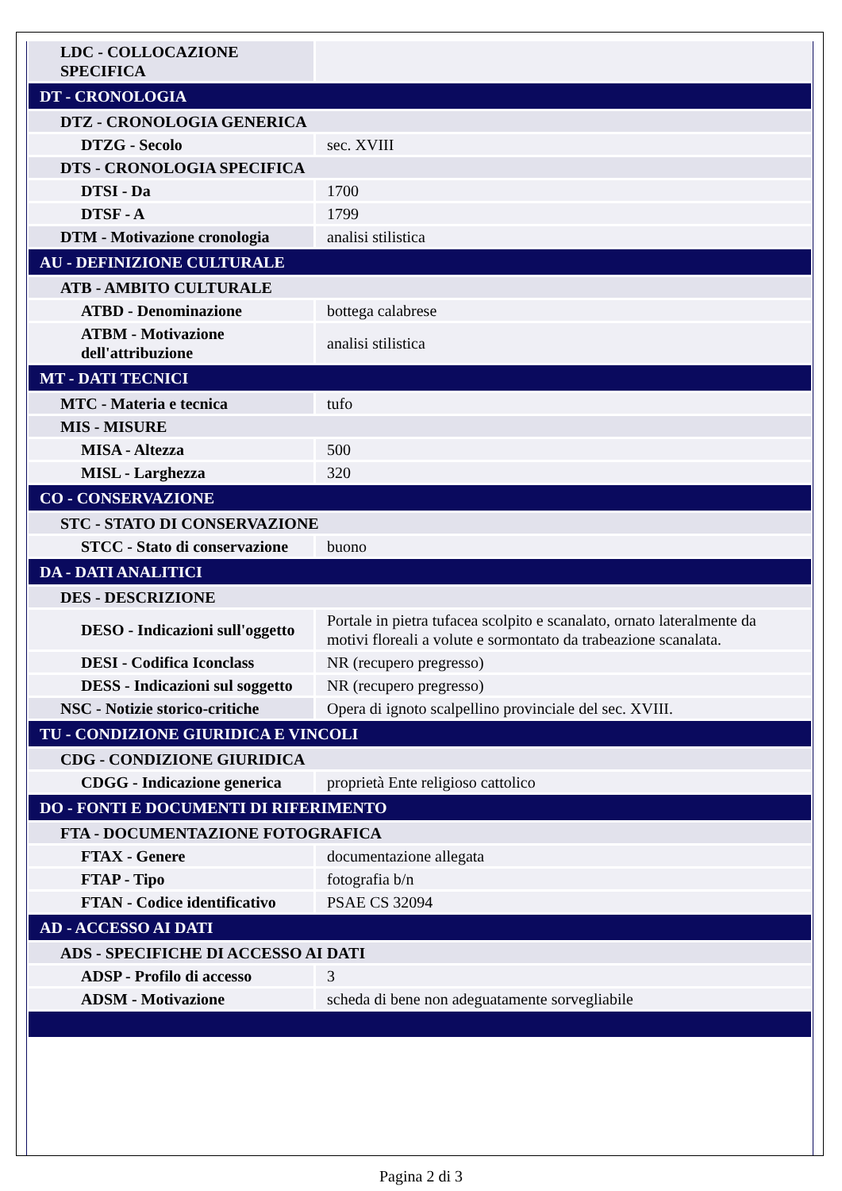| LDC - COLLOCAZIONE SPECIFICA | |
| DT - CRONOLOGIA | |
| DTZ - CRONOLOGIA GENERICA | |
| DTZG - Secolo | sec. XVIII |
| DTS - CRONOLOGIA SPECIFICA | |
| DTSI - Da | 1700 |
| DTSF - A | 1799 |
| DTM - Motivazione cronologia | analisi stilistica |
| AU - DEFINIZIONE CULTURALE | |
| ATB - AMBITO CULTURALE | |
| ATBD - Denominazione | bottega calabrese |
| ATBM - Motivazione dell'attribuzione | analisi stilistica |
| MT - DATI TECNICI | |
| MTC - Materia e tecnica | tufo |
| MIS - MISURE | |
| MISA - Altezza | 500 |
| MISL - Larghezza | 320 |
| CO - CONSERVAZIONE | |
| STC - STATO DI CONSERVAZIONE | |
| STCC - Stato di conservazione | buono |
| DA - DATI ANALITICI | |
| DES - DESCRIZIONE | |
| DESO - Indicazioni sull'oggetto | Portale in pietra tufacea scolpito e scanalato, ornato lateralmente da motivi floreali a volute e sormontato da trabeazione scanalata. |
| DESI - Codifica Iconclass | NR (recupero pregresso) |
| DESS - Indicazioni sul soggetto | NR (recupero pregresso) |
| NSC - Notizie storico-critiche | Opera di ignoto scalpellino provinciale del sec. XVIII. |
| TU - CONDIZIONE GIURIDICA E VINCOLI | |
| CDG - CONDIZIONE GIURIDICA | |
| CDGG - Indicazione generica | proprietà Ente religioso cattolico |
| DO - FONTI E DOCUMENTI DI RIFERIMENTO | |
| FTA - DOCUMENTAZIONE FOTOGRAFICA | |
| FTAX - Genere | documentazione allegata |
| FTAP - Tipo | fotografia b/n |
| FTAN - Codice identificativo | PSAE CS 32094 |
| AD - ACCESSO AI DATI | |
| ADS - SPECIFICHE DI ACCESSO AI DATI | |
| ADSP - Profilo di accesso | 3 |
| ADSM - Motivazione | scheda di bene non adeguatamente sorvegliabile |
Pagina 2 di 3